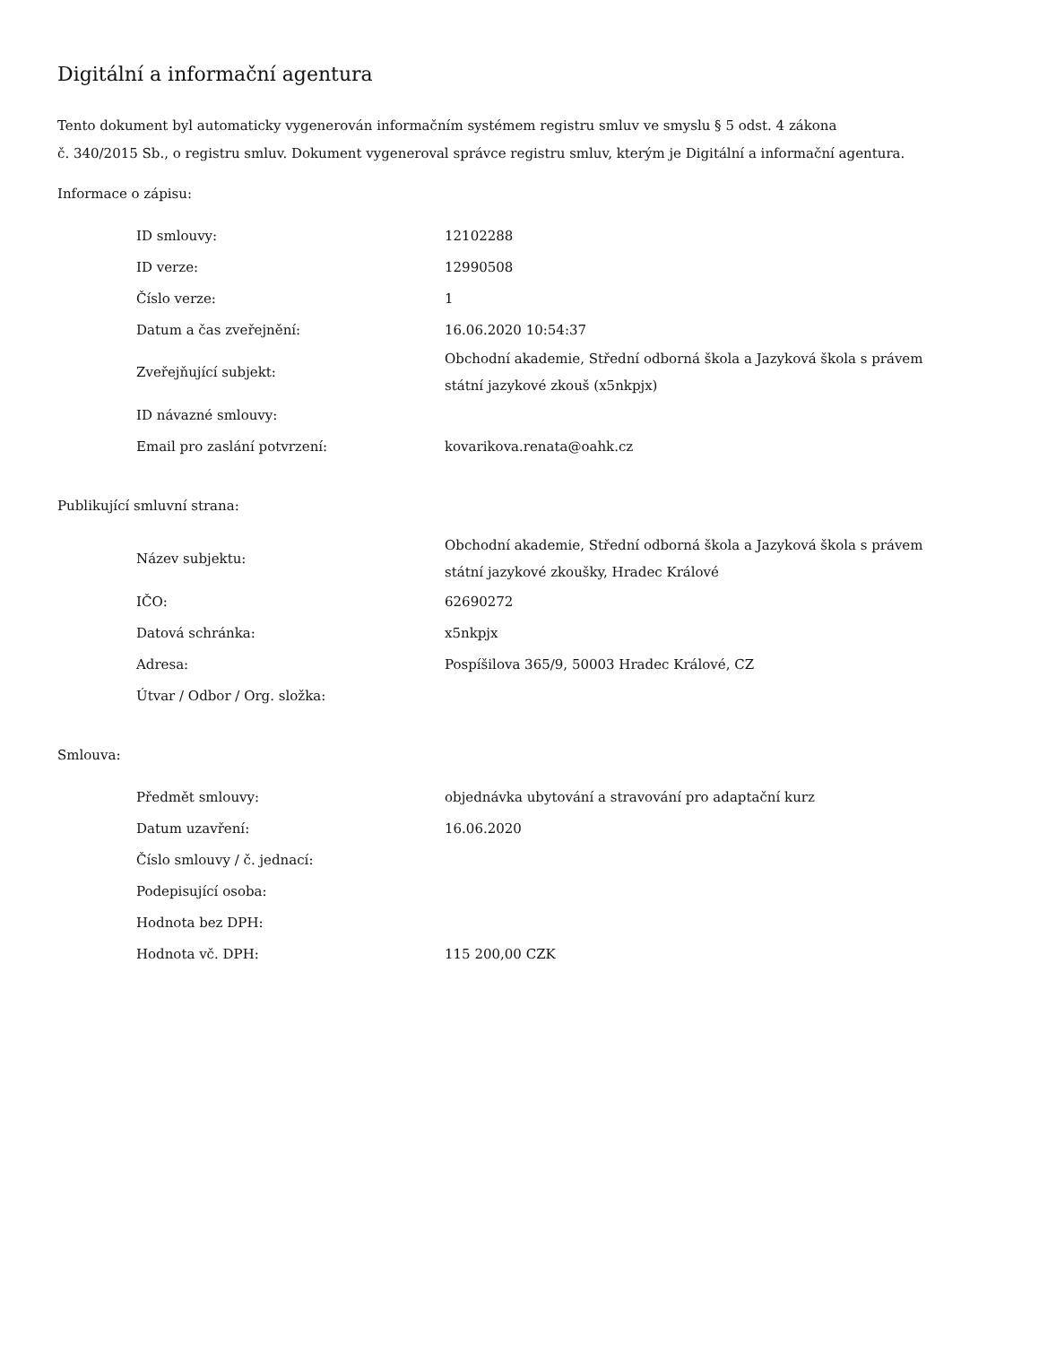Digitální a informační agentura
Tento dokument byl automaticky vygenerován informačním systémem registru smluv ve smyslu § 5 odst. 4 zákona
č. 340/2015 Sb., o registru smluv. Dokument vygeneroval správce registru smluv, kterým je Digitální a informační agentura.
Informace o zápisu:
| ID smlouvy: | 12102288 |
| ID verze: | 12990508 |
| Číslo verze: | 1 |
| Datum a čas zveřejnění: | 16.06.2020 10:54:37 |
| Zveřejňující subjekt: | Obchodní akademie, Střední odborná škola a Jazyková škola s právem státní jazykové zkouš (x5nkpjx) |
| ID návazné smlouvy: | |
| Email pro zaslání potvrzení: | kovarikova.renata@oahk.cz |
Publikující smluvní strana:
| Název subjektu: | Obchodní akademie, Střední odborná škola a Jazyková škola s právem státní jazykové zkoušky, Hradec Králové |
| IČO: | 62690272 |
| Datová schránka: | x5nkpjx |
| Adresa: | Pospíšilova 365/9, 50003 Hradec Králové, CZ |
| Útvar / Odbor / Org. složka: | |
Smlouva:
| Předmět smlouvy: | objednávka ubytování a stravování pro adaptační kurz |
| Datum uzavření: | 16.06.2020 |
| Číslo smlouvy / č. jednací: | |
| Podepisující osoba: | |
| Hodnota bez DPH: | |
| Hodnota vč. DPH: | 115 200,00 CZK |